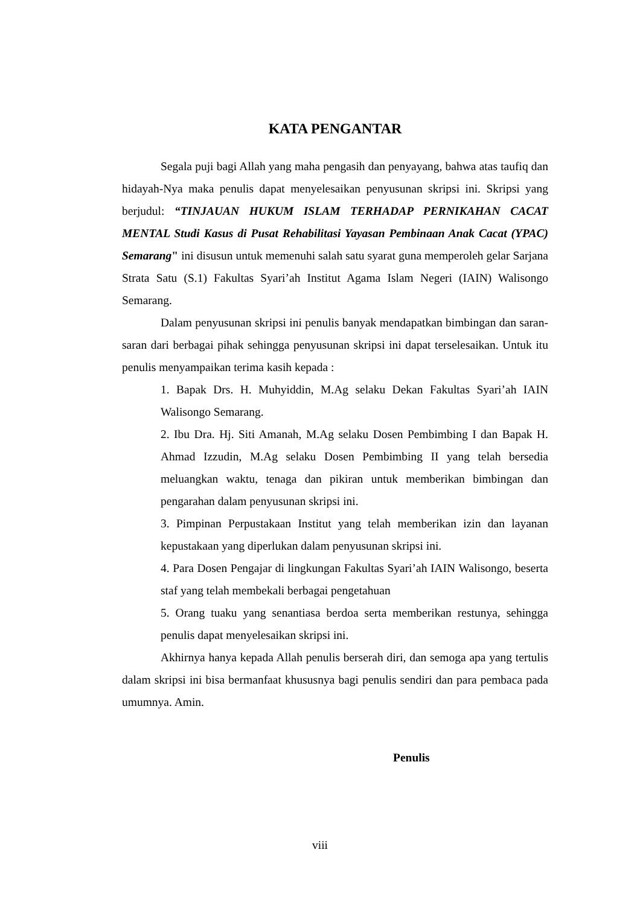KATA PENGANTAR
Segala puji bagi Allah yang maha pengasih dan penyayang, bahwa atas taufiq dan hidayah-Nya maka penulis dapat menyelesaikan penyusunan skripsi ini. Skripsi yang berjudul: “TINJAUAN HUKUM ISLAM TERHADAP PERNIKAHAN CACAT MENTAL Studi Kasus di Pusat Rehabilitasi Yayasan Pembinaan Anak Cacat (YPAC) Semarang" ini disusun untuk memenuhi salah satu syarat guna memperoleh gelar Sarjana Strata Satu (S.1) Fakultas Syari’ah Institut Agama Islam Negeri (IAIN) Walisongo Semarang.
Dalam penyusunan skripsi ini penulis banyak mendapatkan bimbingan dan saran-saran dari berbagai pihak sehingga penyusunan skripsi ini dapat terselesaikan. Untuk itu penulis menyampaikan terima kasih kepada :
1. Bapak Drs. H. Muhyiddin, M.Ag selaku Dekan Fakultas Syari’ah IAIN Walisongo Semarang.
2. Ibu Dra. Hj. Siti Amanah, M.Ag selaku Dosen Pembimbing I dan Bapak H. Ahmad Izzudin, M.Ag selaku Dosen Pembimbing II yang telah bersedia meluangkan waktu, tenaga dan pikiran untuk memberikan bimbingan dan pengarahan dalam penyusunan skripsi ini.
3. Pimpinan Perpustakaan Institut yang telah memberikan izin dan layanan kepustakaan yang diperlukan dalam penyusunan skripsi ini.
4. Para Dosen Pengajar di lingkungan Fakultas Syari’ah IAIN Walisongo, beserta staf yang telah membekali berbagai pengetahuan
5. Orang tuaku yang senantiasa berdoa serta memberikan restunya, sehingga penulis dapat menyelesaikan skripsi ini.
Akhirnya hanya kepada Allah penulis berserah diri, dan semoga apa yang tertulis dalam skripsi ini bisa bermanfaat khususnya bagi penulis sendiri dan para pembaca pada umumnya. Amin.
Penulis
viii